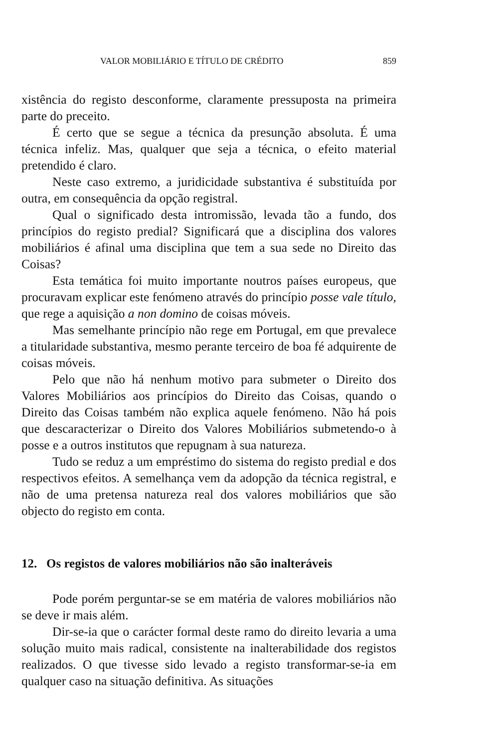VALOR MOBILIÁRIO E TÍTULO DE CRÉDITO 859
xistência do registo desconforme, claramente pressuposta na primeira parte do preceito.
É certo que se segue a técnica da presunção absoluta. É uma técnica infeliz. Mas, qualquer que seja a técnica, o efeito material pretendido é claro.
Neste caso extremo, a juridicidade substantiva é substituída por outra, em consequência da opção registral.
Qual o significado desta intromissão, levada tão a fundo, dos princípios do registo predial? Significará que a disciplina dos valores mobiliários é afinal uma disciplina que tem a sua sede no Direito das Coisas?
Esta temática foi muito importante noutros países europeus, que procuravam explicar este fenómeno através do princípio posse vale título, que rege a aquisição a non domino de coisas móveis.
Mas semelhante princípio não rege em Portugal, em que prevalece a titularidade substantiva, mesmo perante terceiro de boa fé adquirente de coisas móveis.
Pelo que não há nenhum motivo para submeter o Direito dos Valores Mobiliários aos princípios do Direito das Coisas, quando o Direito das Coisas também não explica aquele fenómeno. Não há pois que descaracterizar o Direito dos Valores Mobiliários submetendo-o à posse e a outros institutos que repugnam à sua natureza.
Tudo se reduz a um empréstimo do sistema do registo predial e dos respectivos efeitos. A semelhança vem da adopção da técnica registral, e não de uma pretensa natureza real dos valores mobiliários que são objecto do registo em conta.
12. Os registos de valores mobiliários não são inalteráveis
Pode porém perguntar-se se em matéria de valores mobiliários não se deve ir mais além.
Dir-se-ia que o carácter formal deste ramo do direito levaria a uma solução muito mais radical, consistente na inalterabilidade dos registos realizados. O que tivesse sido levado a registo transformar-se-ia em qualquer caso na situação definitiva. As situações